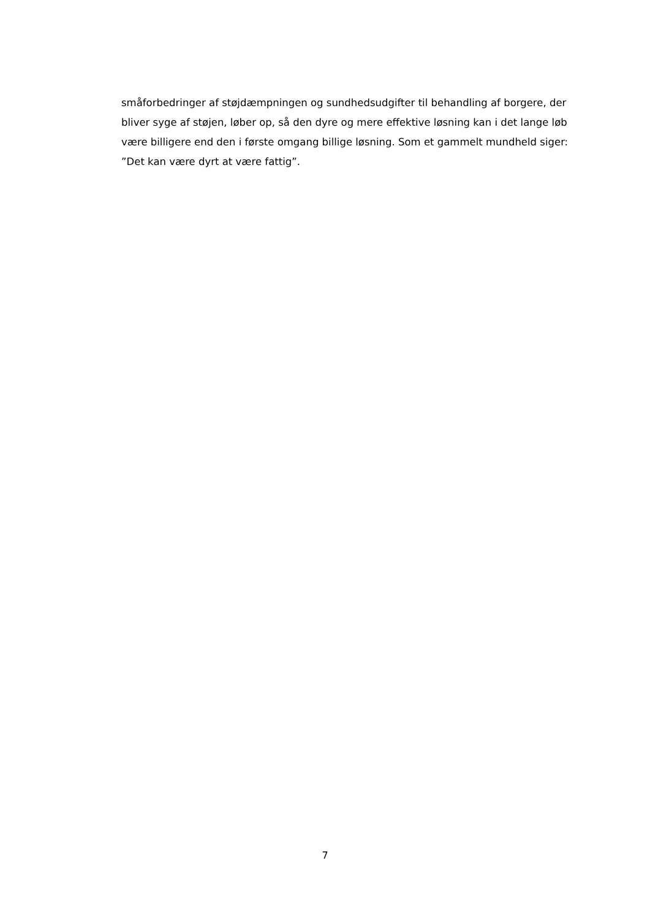småforbedringer af støjdæmpningen og sundhedsudgifter til behandling af borgere, der
bliver syge af støjen, løber op, så den dyre og mere effektive løsning kan i det lange løb
være billigere end den i første omgang billige løsning. Som et gammelt mundheld siger:
”Det kan være dyrt at være fattig”.
7